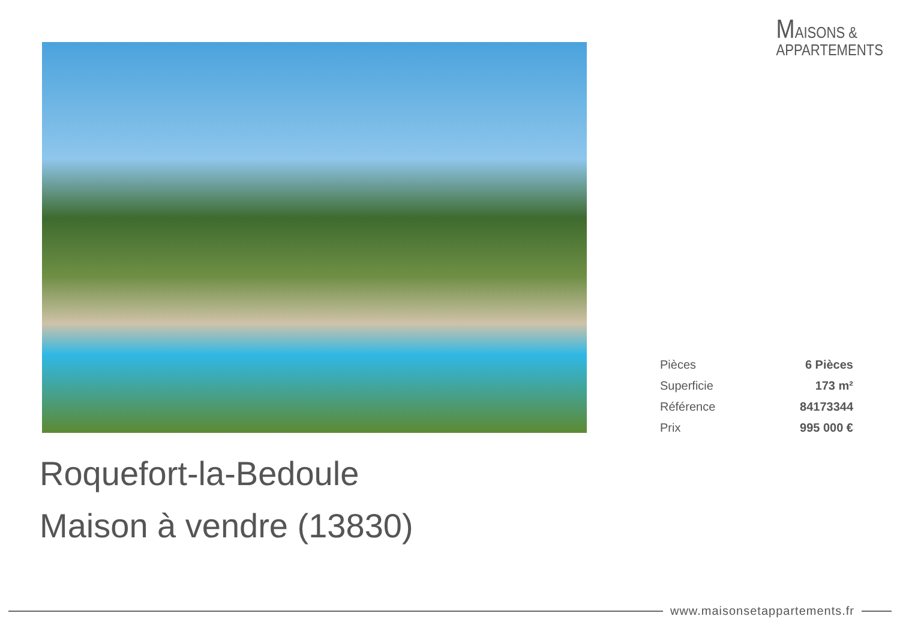MAISONS &
APPARTEMENTS
| Pièces | 6 Pièces |
| Superficie | 173 m² |
| Référence | 84173344 |
| Prix | 995 000 € |
Roquefort-la-Bedoule
Maison à vendre (13830)
www.maisonsetappartements.fr